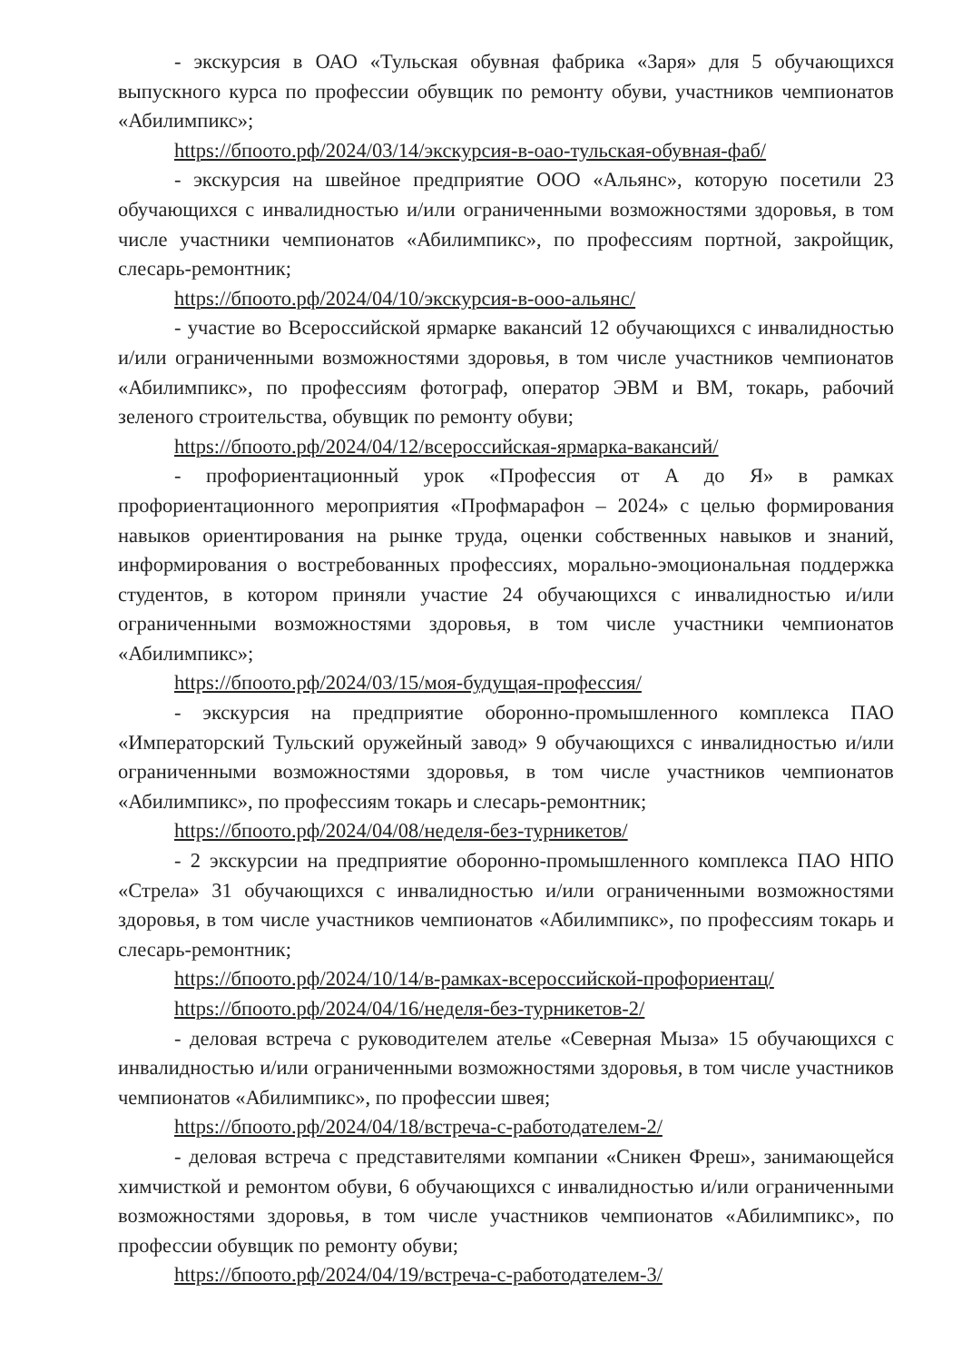- экскурсия в ОАО «Тульская обувная фабрика «Заря» для 5 обучающихся выпускного курса по профессии обувщик по ремонту обуви, участников чемпионатов «Абилимпикс»;
https://бпоото.рф/2024/03/14/экскурсия-в-оао-тульская-обувная-фаб/
- экскурсия на швейное предприятие ООО «Альянс», которую посетили 23 обучающихся с инвалидностью и/или ограниченными возможностями здоровья, в том числе участники чемпионатов «Абилимпикс», по профессиям портной, закройщик, слесарь-ремонтник;
https://бпоото.рф/2024/04/10/экскурсия-в-ооо-альянс/
- участие во Всероссийской ярмарке вакансий 12 обучающихся с инвалидностью и/или ограниченными возможностями здоровья, в том числе участников чемпионатов «Абилимпикс», по профессиям фотограф, оператор ЭВМ и ВМ, токарь, рабочий зеленого строительства, обувщик по ремонту обуви;
https://бпоото.рф/2024/04/12/всероссийская-ярмарка-вакансий/
- профориентационный урок «Профессия от А до Я» в рамках профориентационного мероприятия «Профмарафон – 2024» с целью формирования навыков ориентирования на рынке труда, оценки собственных навыков и знаний, информирования о востребованных профессиях, морально-эмоциональная поддержка студентов, в котором приняли участие 24 обучающихся с инвалидностью и/или ограниченными возможностями здоровья, в том числе участники чемпионатов «Абилимпикс»;
https://бпоото.рф/2024/03/15/моя-будущая-профессия/
- экскурсия на предприятие оборонно-промышленного комплекса ПАО «Императорский Тульский оружейный завод» 9 обучающихся с инвалидностью и/или ограниченными возможностями здоровья, в том числе участников чемпионатов «Абилимпикс», по профессиям токарь и слесарь-ремонтник;
https://бпоото.рф/2024/04/08/неделя-без-турникетов/
- 2 экскурсии на предприятие оборонно-промышленного комплекса ПАО НПО «Стрела» 31 обучающихся с инвалидностью и/или ограниченными возможностями здоровья, в том числе участников чемпионатов «Абилимпикс», по профессиям токарь и слесарь-ремонтник;
https://бпоото.рф/2024/10/14/в-рамках-всероссийской-профориентац/
https://бпоото.рф/2024/04/16/неделя-без-турникетов-2/
- деловая встреча с руководителем ателье «Северная Мыза» 15 обучающихся с инвалидностью и/или ограниченными возможностями здоровья, в том числе участников чемпионатов «Абилимпикс», по профессии швея;
https://бпоото.рф/2024/04/18/встреча-с-работодателем-2/
- деловая встреча с представителями компании «Сникен Фреш», занимающейся химчисткой и ремонтом обуви, 6 обучающихся с инвалидностью и/или ограниченными возможностями здоровья, в том числе участников чемпионатов «Абилимпикс», по профессии обувщик по ремонту обуви;
https://бпоото.рф/2024/04/19/встреча-с-работодателем-3/